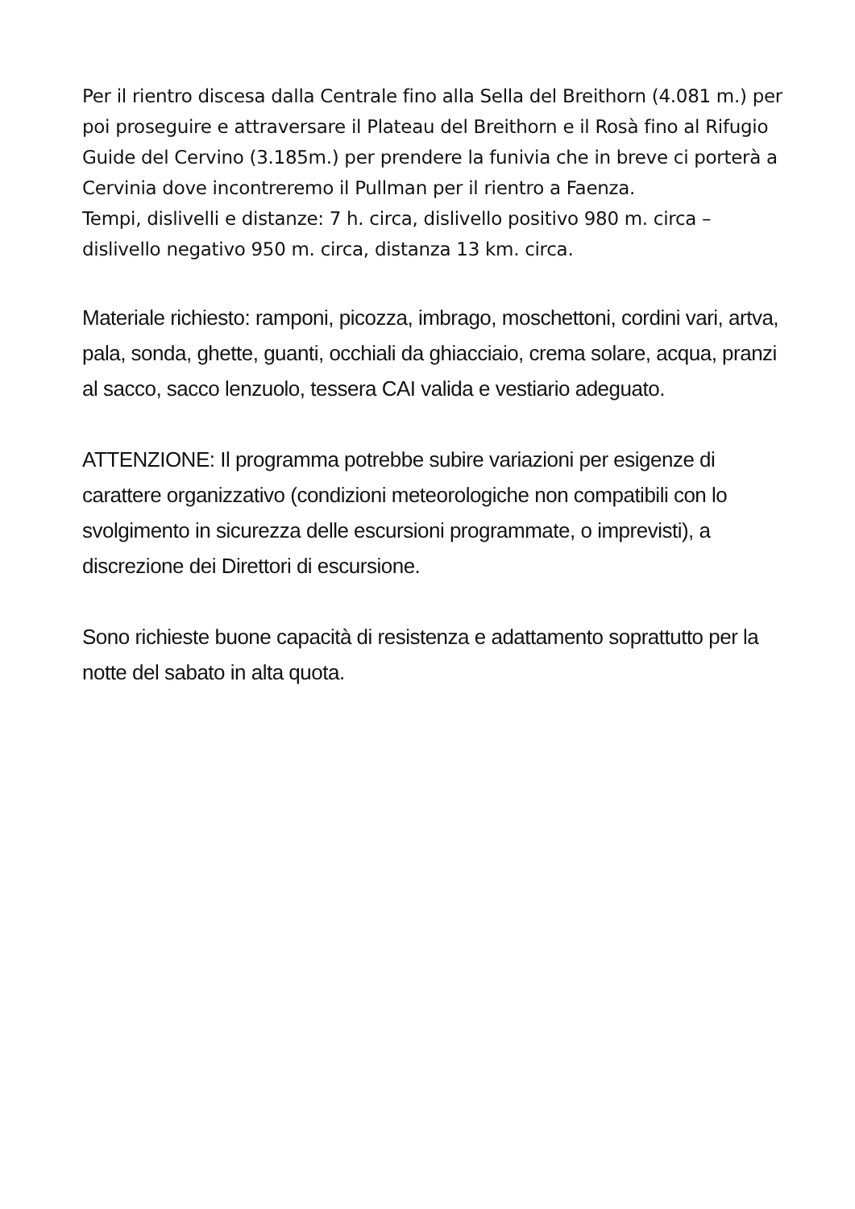Per il rientro discesa dalla Centrale fino alla Sella del Breithorn (4.081 m.) per poi proseguire e attraversare il Plateau del Breithorn e il Rosà fino al Rifugio Guide del Cervino (3.185m.) per prendere la funivia che in breve ci porterà a Cervinia dove incontreremo il Pullman per il rientro a Faenza.
Tempi, dislivelli e distanze: 7 h. circa, dislivello positivo 980 m. circa – dislivello negativo 950 m. circa, distanza 13 km. circa.
Materiale richiesto: ramponi, picozza, imbrago, moschettoni, cordini vari, artva, pala, sonda, ghette, guanti, occhiali da ghiacciaio, crema solare, acqua, pranzi al sacco, sacco lenzuolo, tessera CAI valida e vestiario adeguato.
ATTENZIONE: Il programma potrebbe subire variazioni per esigenze di carattere organizzativo (condizioni meteorologiche non compatibili con lo svolgimento in sicurezza delle escursioni programmate, o imprevisti), a discrezione dei Direttori di escursione.
Sono richieste buone capacità di resistenza e adattamento soprattutto per la notte del sabato in alta quota.